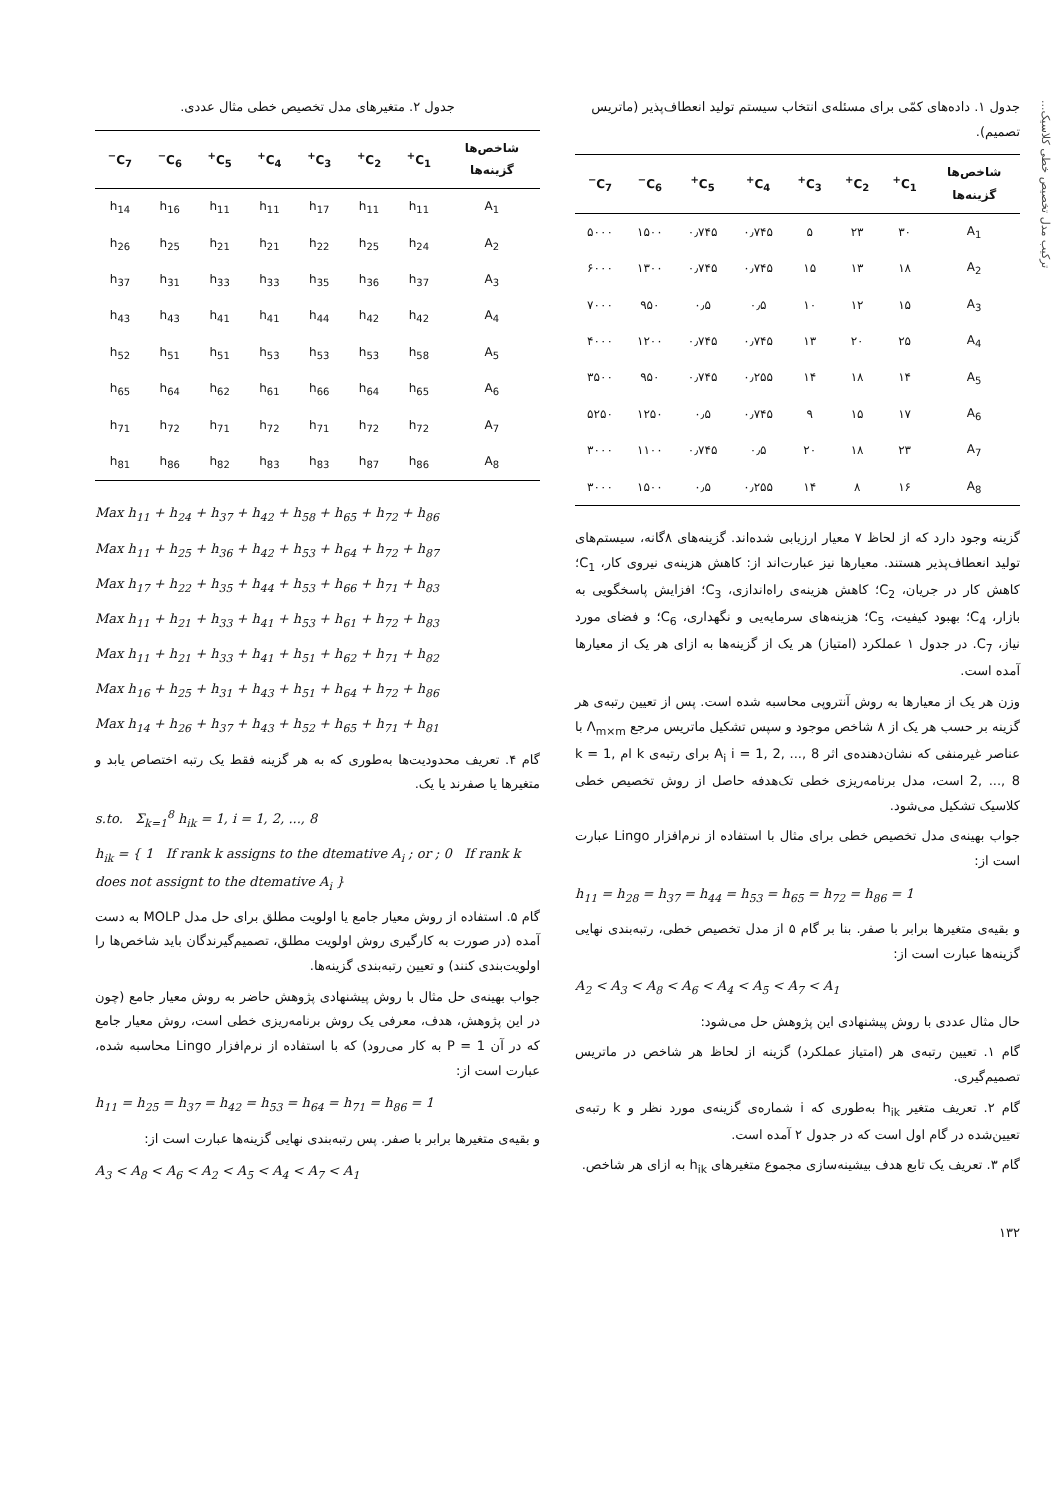ترکیب مدل تخصیص خطی کلاسیک...
جدول ۱. داده‌های کمّی برای مسئله‌ی انتخاب سیستم تولید انعطاف‌پذیر (ماتریس تصمیم).
| شاخص‌ها گزینه‌ها | C<sub>1</sub><sup>+</sup> | C<sub>2</sub><sup>+</sup> | C<sub>3</sub><sup>+</sup> | C<sub>4</sub><sup>+</sup> | C<sub>5</sub><sup>+</sup> | C<sub>6</sub><sup>−</sup> | C<sub>7</sub><sup>−</sup> |
| --- | --- | --- | --- | --- | --- | --- | --- |
| A<sub>1</sub> | ۳۰ | ۲۳ | ۵ | ۰٫۷۴۵ | ۰٫۷۴۵ | ۱۵۰۰ | ۵۰۰۰ |
| A<sub>2</sub> | ۱۸ | ۱۳ | ۱۵ | ۰٫۷۴۵ | ۰٫۷۴۵ | ۱۳۰۰ | ۶۰۰۰ |
| A<sub>3</sub> | ۱۵ | ۱۲ | ۱۰ | ۰٫۵ | ۰٫۵ | ۹۵۰ | ۷۰۰۰ |
| A<sub>4</sub> | ۲۵ | ۲۰ | ۱۳ | ۰٫۷۴۵ | ۰٫۷۴۵ | ۱۲۰۰ | ۴۰۰۰ |
| A<sub>5</sub> | ۱۴ | ۱۸ | ۱۴ | ۰٫۲۵۵ | ۰٫۷۴۵ | ۹۵۰ | ۳۵۰۰ |
| A<sub>6</sub> | ۱۷ | ۱۵ | ۹ | ۰٫۷۴۵ | ۰٫۵ | ۱۲۵۰ | ۵۲۵۰ |
| A<sub>7</sub> | ۲۳ | ۱۸ | ۲۰ | ۰٫۵ | ۰٫۷۴۵ | ۱۱۰۰ | ۳۰۰۰ |
| A<sub>8</sub> | ۱۶ | ۸ | ۱۴ | ۰٫۲۵۵ | ۰٫۵ | ۱۵۰۰ | ۳۰۰۰ |
گزینه وجود دارد که از لحاظ ۷ معیار ارزیابی شده‌اند. گزینه‌های ۸گانه، سیستم‌های تولید انعطاف‌پذیر هستند. معیارها نیز عبارت‌اند از: کاهش هزینه‌ی نیروی کار، C<sub>1</sub>؛ کاهش کار در جریان، C<sub>2</sub>؛ کاهش هزینه‌ی راه‌اندازی، C<sub>3</sub>؛ افزایش پاسخگویی به بازار، C<sub>4</sub>؛ بهبود کیفیت، C<sub>5</sub>؛ هزینه‌های سرمایه‌یی و نگهداری، C<sub>6</sub>؛ و فضای مورد نیاز، C<sub>7</sub>. در جدول ۱ عملکرد (امتیاز) هر یک از گزینه‌ها به ازای هر یک از معیارها آمده است.
وزن هر یک از معیارها به روش آنتروپی محاسبه شده است. پس از تعیین رتبه‌ی هر گزینه بر حسب هر یک از ۸ شاخص موجود و سپس تشکیل ماتریس مرجع Λ<sub>m×m</sub> با عناصر غیرمنفی که نشان‌دهنده‌ی اثر A<sub>i</sub> i = 1, 2, ..., 8 برای رتبه‌ی k ام k = 1, 2, ..., 8 است، مدل برنامه‌ریزی خطی تک‌هدفه حاصل از روش تخصیص خطی کلاسیک تشکیل می‌شود.
جواب بهینه‌ی مدل تخصیص خطی برای مثال با استفاده از نرم‌افزار Lingo عبارت است از:
h<sub>11</sub> = h<sub>28</sub> = h<sub>37</sub> = h<sub>44</sub> = h<sub>53</sub> = h<sub>65</sub> = h<sub>72</sub> = h<sub>86</sub> = 1
و بقیه‌ی متغیرها برابر با صفر. بنا بر گام ۵ از مدل تخصیص خطی، رتبه‌بندی نهایی گزینه‌ها عبارت است از:
A<sub>2</sub> < A<sub>3</sub> < A<sub>8</sub> < A<sub>6</sub> < A<sub>4</sub> < A<sub>5</sub> < A<sub>7</sub> < A<sub>1</sub>
حال مثال عددی با روش پیشنهادی این پژوهش حل می‌شود:
گام ۱. تعیین رتبه‌ی هر (امتیاز عملکرد) گزینه از لحاظ هر شاخص در ماتریس تصمیم‌گیری.
گام ۲. تعریف متغیر h<sub>ik</sub> به‌طوری که i شماره‌ی گزینه‌ی مورد نظر و k رتبه‌ی تعیین‌شده در گام اول است که در جدول ۲ آمده است.
گام ۳. تعریف یک تابع هدف بیشینه‌سازی مجموع متغیرهای h<sub>ik</sub> به ازای هر شاخص.
۱۳۲
جدول ۲. متغیرهای مدل تخصیص خطی مثال عددی.
| شاخص‌ها گزینه‌ها | C<sub>1</sub><sup>+</sup> | C<sub>2</sub><sup>+</sup> | C<sub>3</sub><sup>+</sup> | C<sub>4</sub><sup>+</sup> | C<sub>5</sub><sup>+</sup> | C<sub>6</sub><sup>−</sup> | C<sub>7</sub><sup>−</sup> |
| --- | --- | --- | --- | --- | --- | --- | --- |
| A<sub>1</sub> | h<sub>11</sub> | h<sub>11</sub> | h<sub>17</sub> | h<sub>11</sub> | h<sub>11</sub> | h<sub>16</sub> | h<sub>14</sub> |
| A<sub>2</sub> | h<sub>24</sub> | h<sub>25</sub> | h<sub>22</sub> | h<sub>21</sub> | h<sub>21</sub> | h<sub>25</sub> | h<sub>26</sub> |
| A<sub>3</sub> | h<sub>37</sub> | h<sub>36</sub> | h<sub>35</sub> | h<sub>33</sub> | h<sub>33</sub> | h<sub>31</sub> | h<sub>37</sub> |
| A<sub>4</sub> | h<sub>42</sub> | h<sub>42</sub> | h<sub>44</sub> | h<sub>41</sub> | h<sub>41</sub> | h<sub>43</sub> | h<sub>43</sub> |
| A<sub>5</sub> | h<sub>58</sub> | h<sub>53</sub> | h<sub>53</sub> | h<sub>53</sub> | h<sub>51</sub> | h<sub>51</sub> | h<sub>52</sub> |
| A<sub>6</sub> | h<sub>65</sub> | h<sub>64</sub> | h<sub>66</sub> | h<sub>61</sub> | h<sub>62</sub> | h<sub>64</sub> | h<sub>65</sub> |
| A<sub>7</sub> | h<sub>72</sub> | h<sub>72</sub> | h<sub>71</sub> | h<sub>72</sub> | h<sub>71</sub> | h<sub>72</sub> | h<sub>71</sub> |
| A<sub>8</sub> | h<sub>86</sub> | h<sub>87</sub> | h<sub>83</sub> | h<sub>83</sub> | h<sub>82</sub> | h<sub>86</sub> | h<sub>81</sub> |
Max h<sub>11</sub> + h<sub>24</sub> + h<sub>37</sub> + h<sub>42</sub> + h<sub>58</sub> + h<sub>65</sub> + h<sub>72</sub> + h<sub>86</sub>
Max h<sub>11</sub> + h<sub>25</sub> + h<sub>36</sub> + h<sub>42</sub> + h<sub>53</sub> + h<sub>64</sub> + h<sub>72</sub> + h<sub>87</sub>
Max h<sub>17</sub> + h<sub>22</sub> + h<sub>35</sub> + h<sub>44</sub> + h<sub>53</sub> + h<sub>66</sub> + h<sub>71</sub> + h<sub>83</sub>
Max h<sub>11</sub> + h<sub>21</sub> + h<sub>33</sub> + h<sub>41</sub> + h<sub>53</sub> + h<sub>61</sub> + h<sub>72</sub> + h<sub>83</sub>
Max h<sub>11</sub> + h<sub>21</sub> + h<sub>33</sub> + h<sub>41</sub> + h<sub>51</sub> + h<sub>62</sub> + h<sub>71</sub> + h<sub>82</sub>
Max h<sub>16</sub> + h<sub>25</sub> + h<sub>31</sub> + h<sub>43</sub> + h<sub>51</sub> + h<sub>64</sub> + h<sub>72</sub> + h<sub>86</sub>
Max h<sub>14</sub> + h<sub>26</sub> + h<sub>37</sub> + h<sub>43</sub> + h<sub>52</sub> + h<sub>65</sub> + h<sub>71</sub> + h<sub>81</sub>
گام ۴. تعریف محدودیت‌ها به‌طوری که به هر گزینه فقط یک رتبه اختصاص یابد و متغیرها یا صفرند یا یک.
s.to. Σ<sub>k=1</sub><sup>8</sup> h<sub>ik</sub> = 1, i = 1, 2, ..., 8
h<sub>ik</sub> = { 1 If rank k assigns to the dtemative A<sub>i</sub> ; or ; 0 If rank k does not assignt to the dtemative A<sub>i</sub> }
گام ۵. استفاده از روش معیار جامع یا اولویت مطلق برای حل مدل MOLP به دست آمده (در صورت به کارگیری روش اولویت مطلق، تصمیم‌گیرندگان باید شاخص‌ها را اولویت‌بندی کنند) و تعیین رتبه‌بندی گزینه‌ها.
جواب بهینه‌ی حل مثال با روش پیشنهادی پژوهش حاضر به روش معیار جامع (چون در این پژوهش، هدف، معرفی یک روش برنامه‌ریزی خطی است، روش معیار جامع که در آن P = 1 به کار می‌رود) که با استفاده از نرم‌افزار Lingo محاسبه شده، عبارت است از:
h<sub>11</sub> = h<sub>25</sub> = h<sub>37</sub> = h<sub>42</sub> = h<sub>53</sub> = h<sub>64</sub> = h<sub>71</sub> = h<sub>86</sub> = 1
و بقیه‌ی متغیرها برابر با صفر. پس رتبه‌بندی نهایی گزینه‌ها عبارت است از:
A<sub>3</sub> < A<sub>8</sub> < A<sub>6</sub> < A<sub>2</sub> < A<sub>5</sub> < A<sub>4</sub> < A<sub>7</sub> < A<sub>1</sub>